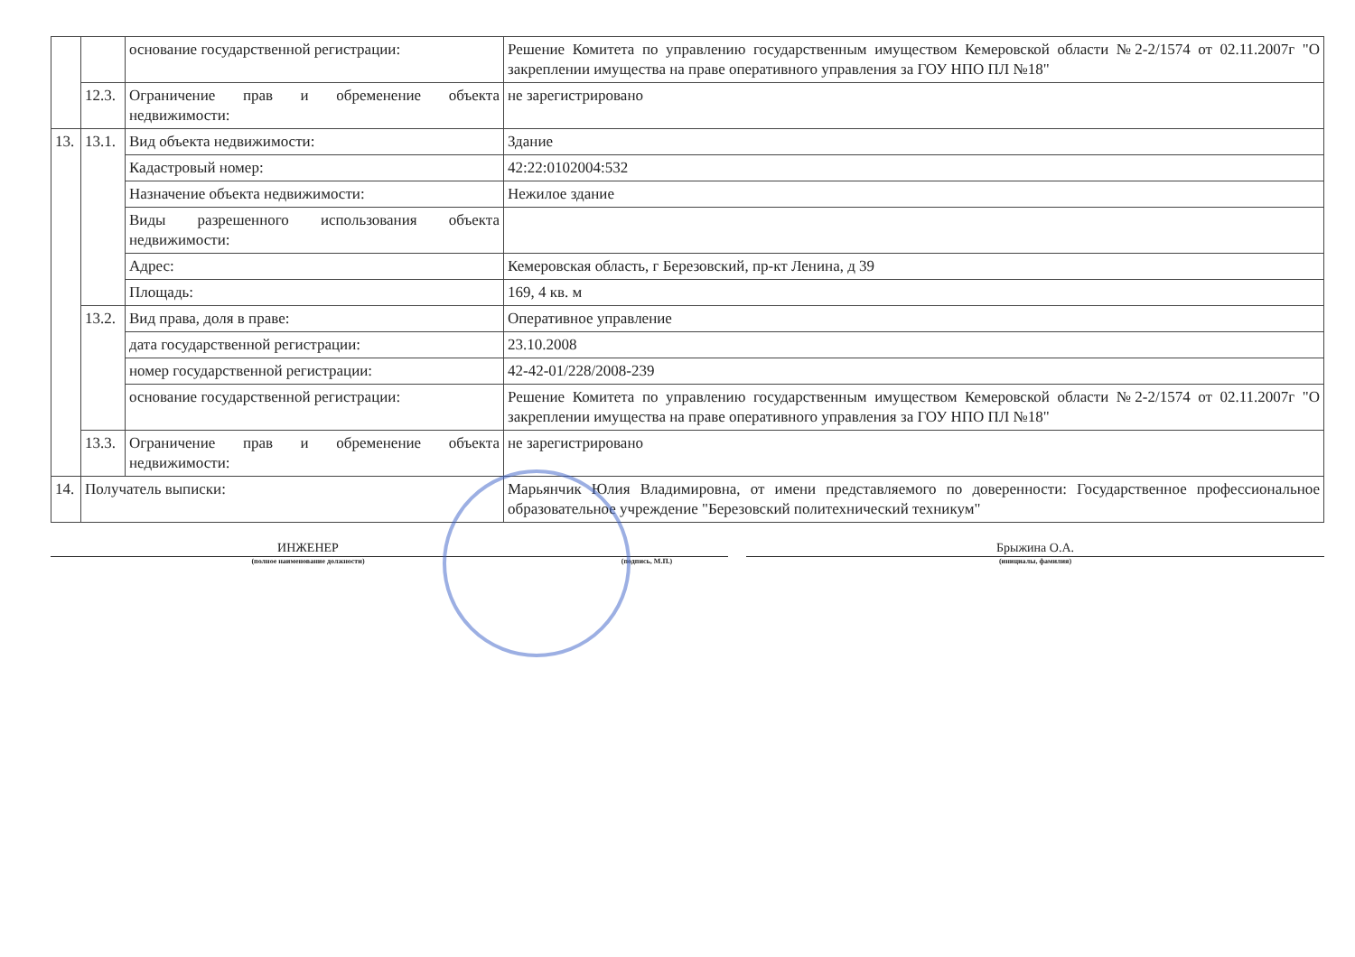| | | основание государственной регистрации: | Решение Комитета по управлению государственным имуществом Кемеровской области №2-2/1574 от 02.11.2007г "О закреплении имущества на праве оперативного управления за ГОУ НПО ПЛ №18" |
| | 12.3. | Ограничение прав и обременение объекта недвижимости: | не зарегистрировано |
| 13. | 13.1. | Вид объекта недвижимости: | Здание |
| | | Кадастровый номер: | 42:22:0102004:532 |
| | | Назначение объекта недвижимости: | Нежилое здание |
| | | Виды разрешенного использования объекта недвижимости: | |
| | | Адрес: | Кемеровская область, г Березовский, пр-кт Ленина, д 39 |
| | | Площадь: | 169, 4 кв. м |
| | 13.2. | Вид права, доля в праве: | Оперативное управление |
| | | дата государственной регистрации: | 23.10.2008 |
| | | номер государственной регистрации: | 42-42-01/228/2008-239 |
| | | основание государственной регистрации: | Решение Комитета по управлению государственным имуществом Кемеровской области №2-2/1574 от 02.11.2007г "О закреплении имущества на праве оперативного управления за ГОУ НПО ПЛ №18" |
| | 13.3. | Ограничение прав и обременение объекта недвижимости: | не зарегистрировано |
| 14. | Получатель выписки: | | Марьянчик Юлия Владимировна, от имени представляемого по доверенности: Государственное профессиональное образовательное учреждение "Березовский политехнический техникум" |
ИНЖЕНЕР
(полное наименование должности)
(подпись, М.П.)
Брыжина О.А.
(инициалы, фамилия)